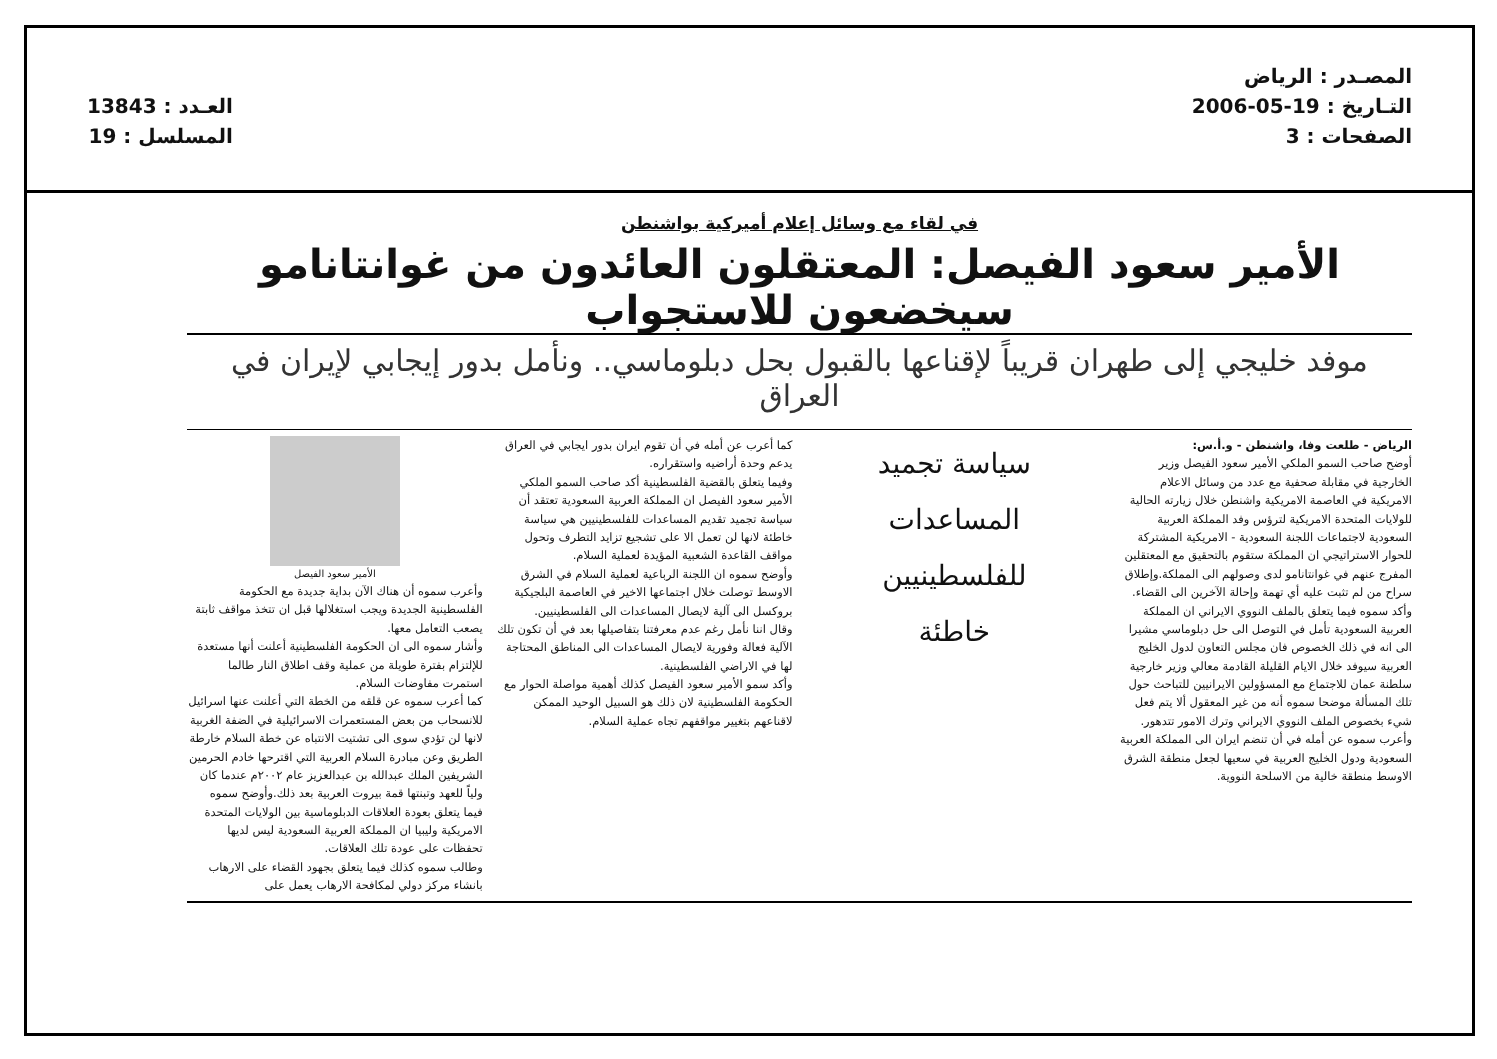المصـدر : الرياض
التـاريخ : 19-05-2006
الصفحات : 3
العـدد : 13843
المسلسل : 19
في لقاء مع وسائل إعلام أميركية بواشنطن
الأمير سعود الفيصل: المعتقلون العائدون من غوانتانامو سيخضعون للاستجواب
موفد خليجي إلى طهران قريباً لإقناعها بالقبول بحل دبلوماسي.. ونأمل بدور إيجابي لإيران في العراق
الرياض - طلعت وفا، واشنطن - و.أ.س:
أوضح صاحب السمو الملكي الأمير سعود الفيصل وزير الخارجية في مقابلة صحفية مع عدد من وسائل الاعلام الامريكية في العاصمة الامريكية واشنطن خلال زيارته الحالية للولايات المتحدة الامريكية لترؤس وفد المملكة العربية السعودية لاجتماعات اللجنة السعودية - الامريكية المشتركة للحوار الاستراتيجي ان المملكة ستقوم بالتحقيق مع المعتقلين المفرج عنهم في غوانتانامو لدى وصولهم الى المملكة.وإطلاق سراح من لم تثبت عليه أي تهمة وإحالة الآخرين الى القضاء.
وأكد سموه فيما يتعلق بالملف النووي الايراني ان المملكة العربية السعودية تأمل في التوصل الى حل دبلوماسي مشيرا الى انه في ذلك الخصوص فان مجلس التعاون لدول الخليج العربية سيوفد خلال الايام القليلة القادمة معالي وزير خارجية سلطنة عمان للاجتماع مع المسؤولين الايرانيين للتباحث حول تلك المسألة موضحا سموه أنه من غير المعقول ألا يتم فعل شيء بخصوص الملف النووي الايراني وترك الامور تتدهور.
وأعرب سموه عن أمله في أن تنضم ايران الى المملكة العربية السعودية ودول الخليج العربية في سعيها لجعل منطقة الشرق الاوسط منطقة خالية من الاسلحة النووية.
سياسة تجميد
المساعدات
للفلسطينيين
خاطئة
كما أعرب عن أمله في أن تقوم ايران بدور ايجابي في العراق يدعم وحدة أراضيه واستقراره.
وفيما يتعلق بالقضية الفلسطينية أكد صاحب السمو الملكي الأمير سعود الفيصل ان المملكة العربية السعودية تعتقد أن سياسة تجميد تقديم المساعدات للفلسطينيين هي سياسة خاطئة لانها لن تعمل الا على تشجيع تزايد التطرف وتحول مواقف القاعدة الشعبية المؤيدة لعملية السلام.
وأوضح سموه ان اللجنة الرباعية لعملية السلام في الشرق الاوسط توصلت خلال اجتماعها الاخير في العاصمة البلجيكية بروكسل الى آلية لايصال المساعدات الى الفلسطينيين.
وقال اننا نأمل رغم عدم معرفتنا بتفاصيلها بعد في أن تكون تلك الآلية فعالة وفورية لايصال المساعدات الى المناطق المحتاجة لها في الاراضي الفلسطينية.
وأكد سمو الأمير سعود الفيصل كذلك أهمية مواصلة الحوار مع الحكومة الفلسطينية لان ذلك هو السبيل الوحيد الممكن لاقناعهم بتغيير مواقفهم تجاه عملية السلام.
الأمير سعود الفيصل
وأعرب سموه أن هناك الآن بداية جديدة مع الحكومة الفلسطينية الجديدة ويجب استغلالها قبل ان تتخذ مواقف ثابتة يصعب التعامل معها.
وأشار سموه الى ان الحكومة الفلسطينية أعلنت أنها مستعدة للإلتزام بفترة طويلة من عملية وقف اطلاق النار طالما استمرت مفاوضات السلام.
كما أعرب سموه عن قلقه من الخطة التي أعلنت عنها اسرائيل للانسحاب من بعض المستعمرات الاسرائيلية في الضفة الغربية لانها لن تؤدي سوى الى تشتيت الانتباه عن خطة السلام خارطة الطريق وعن مبادرة السلام العربية التي اقترحها خادم الحرمين الشريفين الملك عبدالله بن عبدالعزيز عام ٢٠٠٢م عندما كان ولياً للعهد وتبنتها قمة بيروت العربية بعد ذلك.وأوضح سموه فيما يتعلق بعودة العلاقات الدبلوماسية بين الولايات المتحدة الامريكية وليبيا ان المملكة العربية السعودية ليس لديها تحفظات على عودة تلك العلاقات.
وطالب سموه كذلك فيما يتعلق بجهود القضاء على الارهاب بانشاء مركز دولي لمكافحة الارهاب يعمل على